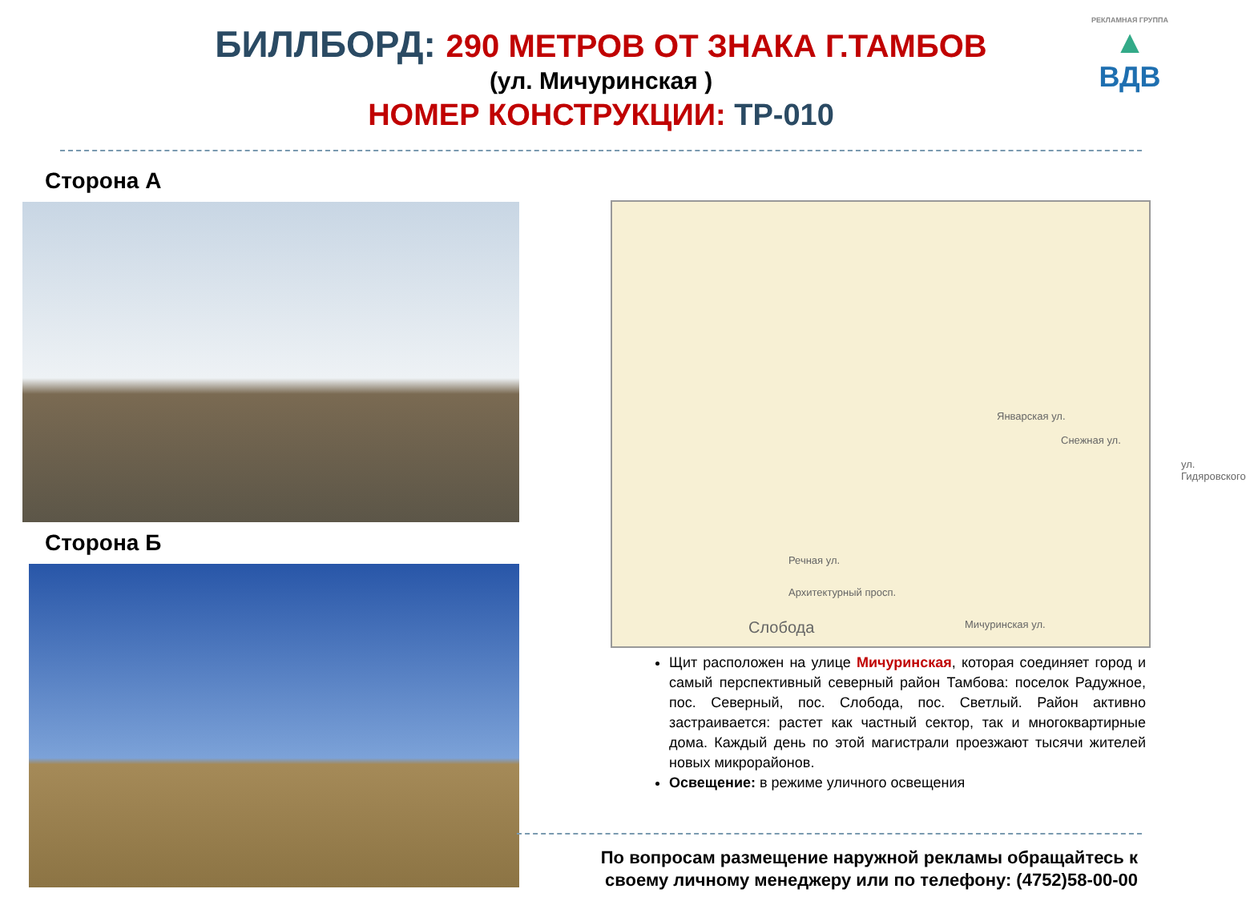БИЛЛБОРД: 290 МЕТРОВ ОТ ЗНАКА Г.ТАМБОВ
(ул. Мичуринская )
НОМЕР КОНСТРУКЦИИ: ТР-010
РЕКЛАМНАЯ ГРУППА
▲
ВДВ
Сторона А
Сторона Б
Слобода Мичуринская ул.
Январская ул.
Речная ул.
Архитектурный просп.
Снежная ул.
ул. Гидяровского
Щит расположен на улице Мичуринская, которая соединяет город и самый перспективный северный район Тамбова: поселок Радужное, пос. Северный, пос. Слобода, пос. Светлый. Район активно застраивается: растет как частный сектор, так и многоквартирные дома. Каждый день по этой магистрали проезжают тысячи жителей новых микрорайонов.
Освещение: в режиме уличного освещения
По вопросам размещение наружной рекламы обращайтесь к своему личному менеджеру или по телефону: (4752)58-00-00